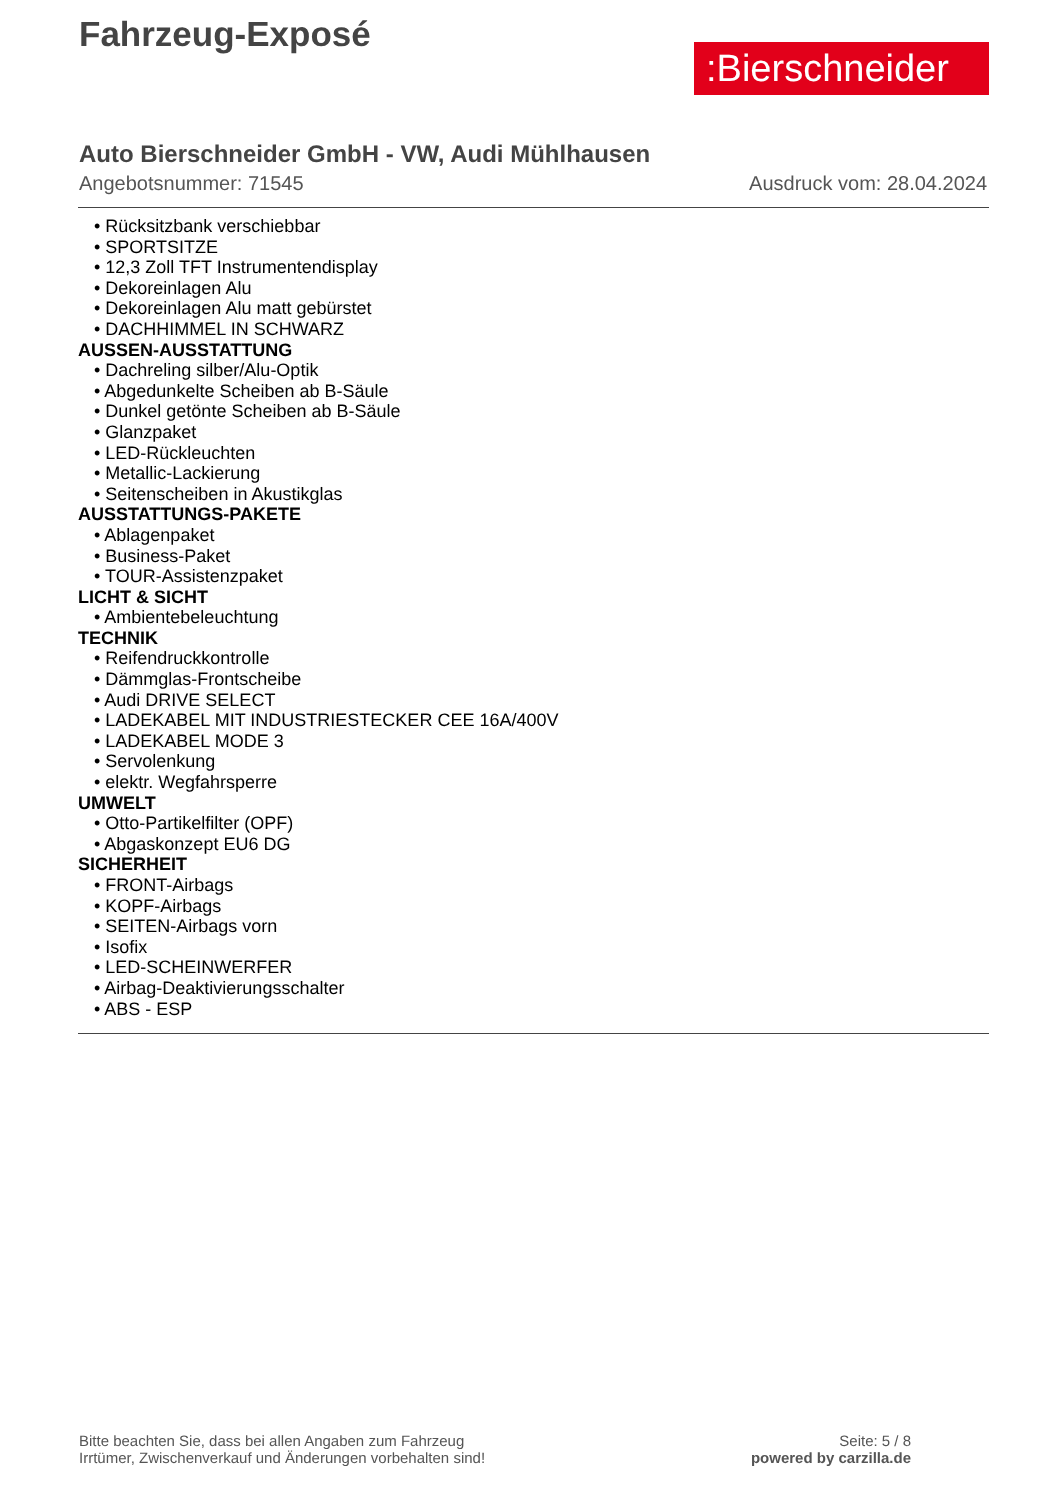Fahrzeug-Exposé
:Bierschneider
Auto Bierschneider GmbH - VW, Audi Mühlhausen
Angebotsnummer: 71545 Ausdruck vom: 28.04.2024
• Rücksitzbank verschiebbar
• SPORTSITZE
• 12,3 Zoll TFT Instrumentendisplay
• Dekoreinlagen Alu
• Dekoreinlagen Alu matt gebürstet
• DACHHIMMEL IN SCHWARZ
AUSSEN-AUSSTATTUNG
• Dachreling silber/Alu-Optik
• Abgedunkelte Scheiben ab B-Säule
• Dunkel getönte Scheiben ab B-Säule
• Glanzpaket
• LED-Rückleuchten
• Metallic-Lackierung
• Seitenscheiben in Akustikglas
AUSSTATTUNGS-PAKETE
• Ablagenpaket
• Business-Paket
• TOUR-Assistenzpaket
LICHT & SICHT
• Ambientebeleuchtung
TECHNIK
• Reifendruckkontrolle
• Dämmglas-Frontscheibe
• Audi DRIVE SELECT
• LADEKABEL MIT INDUSTRIESTECKER CEE 16A/400V
• LADEKABEL MODE 3
• Servolenkung
• elektr. Wegfahrsperre
UMWELT
• Otto-Partikelfilter (OPF)
• Abgaskonzept EU6 DG
SICHERHEIT
• FRONT-Airbags
• KOPF-Airbags
• SEITEN-Airbags vorn
• Isofix
• LED-SCHEINWERFER
• Airbag-Deaktivierungsschalter
• ABS - ESP
Bitte beachten Sie, dass bei allen Angaben zum Fahrzeug
Irrtümer, Zwischenverkauf und Änderungen vorbehalten sind!
Seite: 5 / 8
powered by carzilla.de